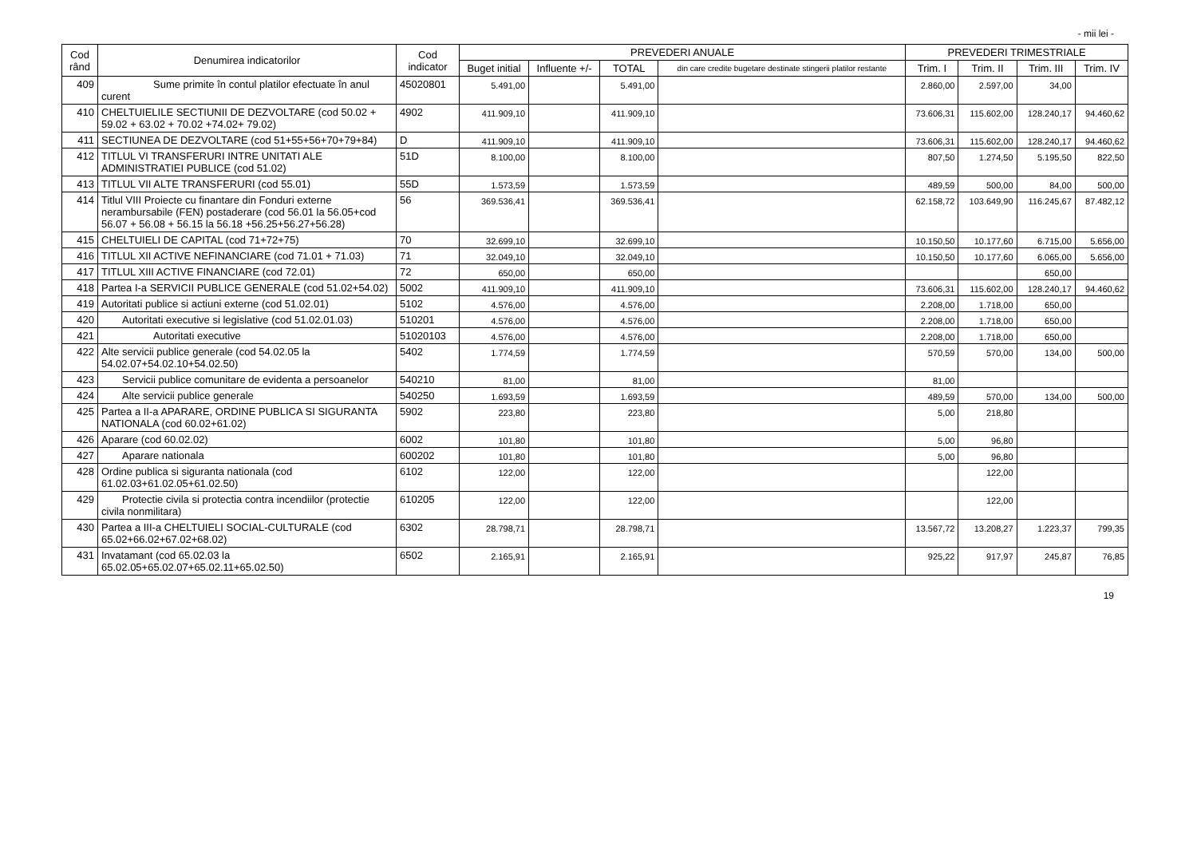- mii lei -
| Cod rând | Denumirea indicatorilor | Cod indicator | PREVEDERI ANUALE | | | | PREVEDERI TRIMESTRIALE | | | |
| --- | --- | --- | --- | --- | --- | --- | --- | --- | --- | --- |
| | | | Buget initial | Influente +/- | TOTAL | din care credite bugetare destinate stingerii platilor restante | Trim. I | Trim. II | Trim. III | Trim. IV |
| 409 | Sume primite în contul platilor efectuate în anul curent | 45020801 | 5.491,00 | | 5.491,00 | | 2.860,00 | 2.597,00 | 34,00 | |
| 410 | CHELTUIELILE SECTIUNII DE DEZVOLTARE (cod 50.02 + 59.02 + 63.02 + 70.02 +74.02+ 79.02) | 4902 | 411.909,10 | | 411.909,10 | | 73.606,31 | 115.602,00 | 128.240,17 | 94.460,62 |
| 411 | SECTIUNEA DE DEZVOLTARE (cod 51+55+56+70+79+84) | D | 411.909,10 | | 411.909,10 | | 73.606,31 | 115.602,00 | 128.240,17 | 94.460,62 |
| 412 | TITLUL VI TRANSFERURI INTRE UNITATI ALE ADMINISTRATIEI PUBLICE (cod 51.02) | 51D | 8.100,00 | | 8.100,00 | | 807,50 | 1.274,50 | 5.195,50 | 822,50 |
| 413 | TITLUL VII ALTE TRANSFERURI (cod 55.01) | 55D | 1.573,59 | | 1.573,59 | | 489,59 | 500,00 | 84,00 | 500,00 |
| 414 | Titlul VIII Proiecte cu finantare din Fonduri externe nerambursabile (FEN) postaderare (cod 56.01 la 56.05+cod 56.07 + 56.08 + 56.15 la 56.18 +56.25+56.27+56.28) | 56 | 369.536,41 | | 369.536,41 | | 62.158,72 | 103.649,90 | 116.245,67 | 87.482,12 |
| 415 | CHELTUIELI DE CAPITAL (cod 71+72+75) | 70 | 32.699,10 | | 32.699,10 | | 10.150,50 | 10.177,60 | 6.715,00 | 5.656,00 |
| 416 | TITLUL XII ACTIVE NEFINANCIARE (cod 71.01 + 71.03) | 71 | 32.049,10 | | 32.049,10 | | 10.150,50 | 10.177,60 | 6.065,00 | 5.656,00 |
| 417 | TITLUL XIII ACTIVE FINANCIARE (cod 72.01) | 72 | 650,00 | | 650,00 | | | | 650,00 | |
| 418 | Partea I-a SERVICII PUBLICE GENERALE (cod 51.02+54.02) | 5002 | 411.909,10 | | 411.909,10 | | 73.606,31 | 115.602,00 | 128.240,17 | 94.460,62 |
| 419 | Autoritati publice si actiuni externe (cod 51.02.01) | 5102 | 4.576,00 | | 4.576,00 | | 2.208,00 | 1.718,00 | 650,00 | |
| 420 | Autoritati executive si legislative (cod 51.02.01.03) | 510201 | 4.576,00 | | 4.576,00 | | 2.208,00 | 1.718,00 | 650,00 | |
| 421 | Autoritati executive | 51020103 | 4.576,00 | | 4.576,00 | | 2.208,00 | 1.718,00 | 650,00 | |
| 422 | Alte servicii publice generale (cod 54.02.05 la 54.02.07+54.02.10+54.02.50) | 5402 | 1.774,59 | | 1.774,59 | | 570,59 | 570,00 | 134,00 | 500,00 |
| 423 | Servicii publice comunitare de evidenta a persoanelor | 540210 | 81,00 | | 81,00 | | 81,00 | | | |
| 424 | Alte servicii publice generale | 540250 | 1.693,59 | | 1.693,59 | | 489,59 | 570,00 | 134,00 | 500,00 |
| 425 | Partea a II-a APARARE, ORDINE PUBLICA SI SIGURANTA NATIONALA (cod 60.02+61.02) | 5902 | 223,80 | | 223,80 | | 5,00 | 218,80 | | |
| 426 | Aparare (cod 60.02.02) | 6002 | 101,80 | | 101,80 | | 5,00 | 96,80 | | |
| 427 | Aparare nationala | 600202 | 101,80 | | 101,80 | | 5,00 | 96,80 | | |
| 428 | Ordine publica si siguranta nationala (cod 61.02.03+61.02.05+61.02.50) | 6102 | 122,00 | | 122,00 | | | 122,00 | | |
| 429 | Protectie civila si protectia contra incendiilor (protectie civila nonmilitara) | 610205 | 122,00 | | 122,00 | | | 122,00 | | |
| 430 | Partea a III-a CHELTUIELI SOCIAL-CULTURALE (cod 65.02+66.02+67.02+68.02) | 6302 | 28.798,71 | | 28.798,71 | | 13.567,72 | 13.208,27 | 1.223,37 | 799,35 |
| 431 | Invatamant (cod 65.02.03 la 65.02.05+65.02.07+65.02.11+65.02.50) | 6502 | 2.165,91 | | 2.165,91 | | 925,22 | 917,97 | 245,87 | 76,85 |
19